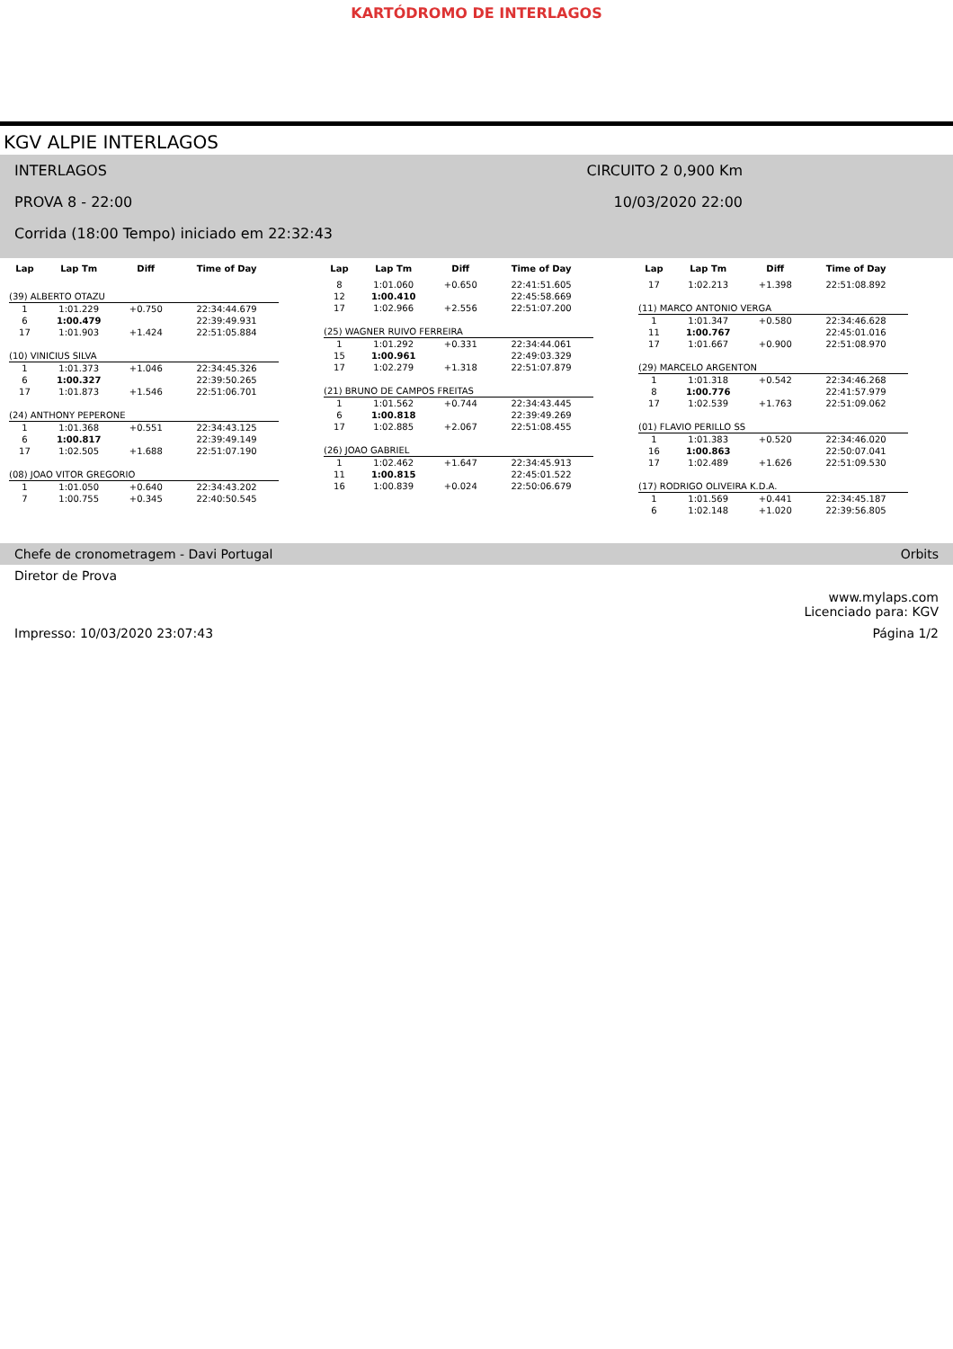KARTÓDROMO DE INTERLAGOS
KGV ALPIE INTERLAGOS
INTERLAGOS CIRCUITO 2 0,900 Km
PROVA 8 - 22:00 10/03/2020 22:00
Corrida (18:00 Tempo) iniciado em 22:32:43
| Lap | Lap Tm | Diff | Time of Day |
| --- | --- | --- | --- |
| (39) ALBERTO OTAZU | | | |
| 1 | 1:01.229 | +0.750 | 22:34:44.679 |
| 6 | 1:00.479 | | 22:39:49.931 |
| 17 | 1:01.903 | +1.424 | 22:51:05.884 |
| (10) VINICIUS SILVA | | | |
| 1 | 1:01.373 | +1.046 | 22:34:45.326 |
| 6 | 1:00.327 | | 22:39:50.265 |
| 17 | 1:01.873 | +1.546 | 22:51:06.701 |
| (24) ANTHONY PEPERONE | | | |
| 1 | 1:01.368 | +0.551 | 22:34:43.125 |
| 6 | 1:00.817 | | 22:39:49.149 |
| 17 | 1:02.505 | +1.688 | 22:51:07.190 |
| (08) JOAO VITOR GREGORIO | | | |
| 1 | 1:01.050 | +0.640 | 22:34:43.202 |
| 7 | 1:00.755 | +0.345 | 22:40:50.545 |
| Lap | Lap Tm | Diff | Time of Day |
| --- | --- | --- | --- |
| 8 | 1:01.060 | +0.650 | 22:41:51.605 |
| 12 | 1:00.410 | | 22:45:58.669 |
| 17 | 1:02.966 | +2.556 | 22:51:07.200 |
| (25) WAGNER RUIVO FERREIRA | | | |
| 1 | 1:01.292 | +0.331 | 22:34:44.061 |
| 15 | 1:00.961 | | 22:49:03.329 |
| 17 | 1:02.279 | +1.318 | 22:51:07.879 |
| (21) BRUNO DE CAMPOS FREITAS | | | |
| 1 | 1:01.562 | +0.744 | 22:34:43.445 |
| 6 | 1:00.818 | | 22:39:49.269 |
| 17 | 1:02.885 | +2.067 | 22:51:08.455 |
| (26) JOAO GABRIEL | | | |
| 1 | 1:02.462 | +1.647 | 22:34:45.913 |
| 11 | 1:00.815 | | 22:45:01.522 |
| 16 | 1:00.839 | +0.024 | 22:50:06.679 |
| Lap | Lap Tm | Diff | Time of Day |
| --- | --- | --- | --- |
| 17 | 1:02.213 | +1.398 | 22:51:08.892 |
| (11) MARCO ANTONIO VERGA | | | |
| 1 | 1:01.347 | +0.580 | 22:34:46.628 |
| 11 | 1:00.767 | | 22:45:01.016 |
| 17 | 1:01.667 | +0.900 | 22:51:08.970 |
| (29) MARCELO ARGENTON | | | |
| 1 | 1:01.318 | +0.542 | 22:34:46.268 |
| 8 | 1:00.776 | | 22:41:57.979 |
| 17 | 1:02.539 | +1.763 | 22:51:09.062 |
| (01) FLAVIO PERILLO SS | | | |
| 1 | 1:01.383 | +0.520 | 22:34:46.020 |
| 16 | 1:00.863 | | 22:50:07.041 |
| 17 | 1:02.489 | +1.626 | 22:51:09.530 |
| (17) RODRIGO OLIVEIRA K.D.A. | | | |
| 1 | 1:01.569 | +0.441 | 22:34:45.187 |
| 6 | 1:02.148 | +1.020 | 22:39:56.805 |
Chefe de cronometragem - Davi Portugal Orbits
Diretor de Prova
www.mylaps.com
Licenciado para: KGV
Impresso: 10/03/2020 23:07:43 Página 1/2